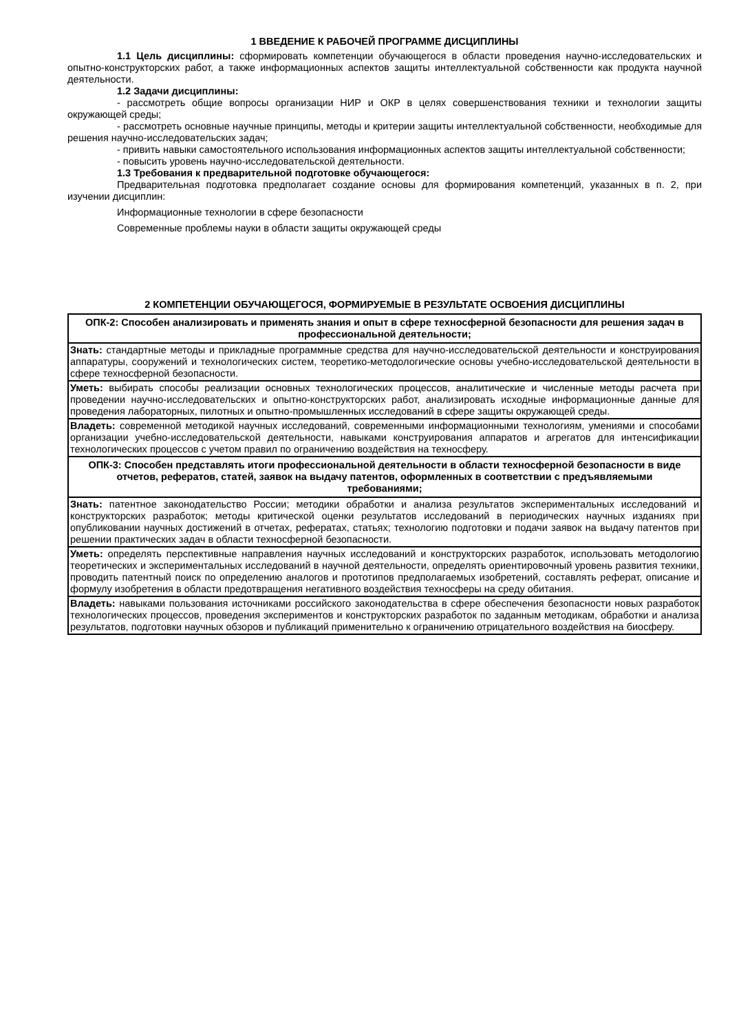1 ВВЕДЕНИЕ К РАБОЧЕЙ ПРОГРАММЕ ДИСЦИПЛИНЫ
1.1 Цель дисциплины: сформировать компетенции обучающегося в области проведения научно-исследовательских и опытно-конструкторских работ, а также информационных аспектов защиты интеллектуальной собственности как продукта научной деятельности.
1.2 Задачи дисциплины:
- рассмотреть общие вопросы организации НИР и ОКР в целях совершенствования техники и технологии защиты окружающей среды;
- рассмотреть основные научные принципы, методы и критерии защиты интеллектуальной собственности, необходимые для решения научно-исследовательских задач;
- привить навыки самостоятельного использования информационных аспектов защиты интеллектуальной собственности;
- повысить уровень научно-исследовательской деятельности.
1.3 Требования к предварительной подготовке обучающегося:
Предварительная подготовка предполагает создание основы для формирования компетенций, указанных в п. 2, при изучении дисциплин:
Информационные технологии в сфере безопасности
Современные проблемы науки в области защиты окружающей среды
2 КОМПЕТЕНЦИИ ОБУЧАЮЩЕГОСЯ, ФОРМИРУЕМЫЕ В РЕЗУЛЬТАТЕ ОСВОЕНИЯ ДИСЦИПЛИНЫ
| ОПК-2: Способен анализировать и применять знания и опыт в сфере техносферной безопасности для решения задач в профессиональной деятельности; |
| Знать: стандартные методы и прикладные программные средства для научно-исследовательской деятельности и конструирования аппаратуры, сооружений и технологических систем, теоретико-методологические основы учебно-исследовательской деятельности в сфере техносферной безопасности. |
| Уметь: выбирать способы реализации основных технологических процессов, аналитические и численные методы расчета при проведении научно-исследовательских и опытно-конструкторских работ, анализировать исходные информационные данные для проведения лабораторных, пилотных и опытно-промышленных исследований в сфере защиты окружающей среды. |
| Владеть: современной методикой научных исследований, современными информационными технологиям, умениями и способами организации учебно-исследовательской деятельности, навыками конструирования аппаратов и агрегатов для интенсификации технологических процессов с учетом правил по ограничению воздействия на техносферу. |
| ОПК-3: Способен представлять итоги профессиональной деятельности в области техносферной безопасности в виде отчетов, рефератов, статей, заявок на выдачу патентов, оформленных в соответствии с предъявляемыми требованиями; |
| Знать: патентное законодательство России; методики обработки и анализа результатов экспериментальных исследований и конструкторских разработок; методы критической оценки результатов исследований в периодических научных изданиях при опубликовании научных достижений в отчетах, рефератах, статьях; технологию подготовки и подачи заявок на выдачу патентов при решении практических задач в области техносферной безопасности. |
| Уметь: определять перспективные направления научных исследований и конструкторских разработок, использовать методологию теоретических и экспериментальных исследований в научной деятельности, определять ориентировочный уровень развития техники, проводить патентный поиск по определению аналогов и прототипов предполагаемых изобретений, составлять реферат, описание и формулу изобретения в области предотвращения негативного воздействия техносферы на среду обитания. |
| Владеть: навыками пользования источниками российского законодательства в сфере обеспечения безопасности новых разработок технологических процессов, проведения экспериментов и конструкторских разработок по заданным методикам, обработки и анализа результатов, подготовки научных обзоров и публикаций применительно к ограничению отрицательного воздействия на биосферу. |